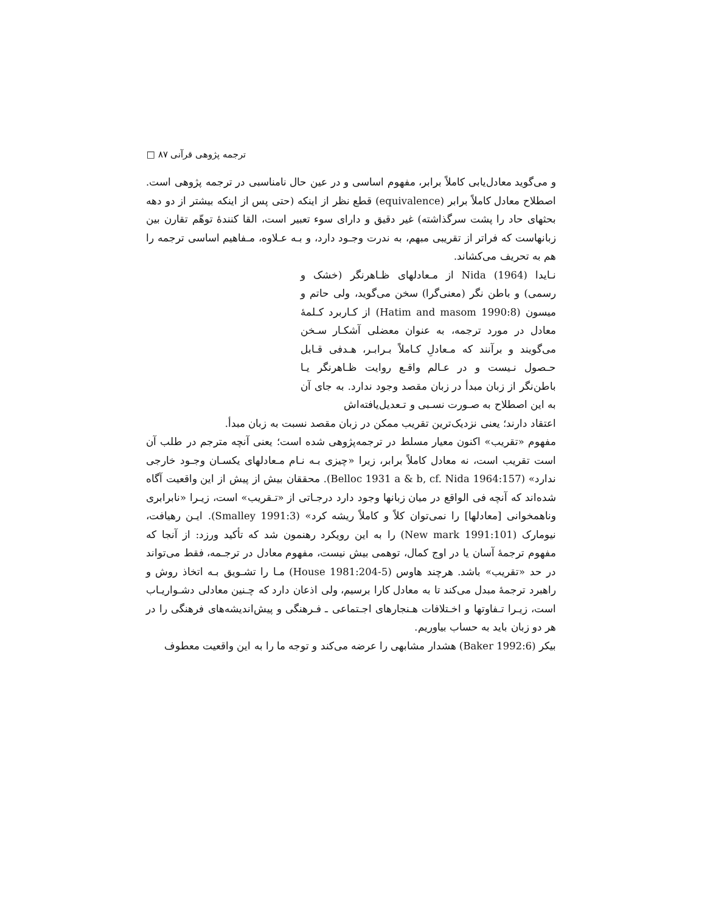ترجمه پژوهی قرآنی ۸۷ □
و می‌گوید معادل‌یابی کاملاً برابر، مفهوم اساسی و در عین حال نامناسبی در ترجمه پژوهی است. اصطلاح معادل کاملاً برابر (equivalence) قطع نظر از اینکه (حتی پس از اینکه بیشتر از دو دهه بحثهای حاد را پشت سرگذاشته) غیر دقیق و دارای سوء تعبیر است، القا کنندهٔ توهّم تقارن بین زبانهاست که فراتر از تقریبی مبهم، به ندرت وجـود دارد، و بـه عـلاوه، مـفاهیم اساسی ترجمه را هم به تحریف می‌کشاند.
نـایدا (Nida (1964 از مـعادلهای ظـاهرنگر (خشک و رسمی) و باطن نگر (معنی‌گرا) سخن می‌گوید، ولی حاتم و میسون (Hatim and masom 1990:8) از کـاربرد کـلمهٔ معادل در مورد ترجمه، به عنوان معضلی آشکـار سـخن می‌گویند و برآنند که مـعادلِ کـاملاً بـرابـر، هـدفی قـابل حـصول نـیست و در عـالم واقـع روایت ظـاهرنگر یـا باطن‌نگر از زبان مبدأ در زبان مقصد وجود ندارد. به جای آن به این اصطلاح به صـورت نسـبی و تـعدیل‌یافته‌اش
اعتقاد دارند؛ یعنی نزدیک‌ترین تقریب ممکن در زبان مقصد نسبت به زبان مبدأ.
مفهوم «تقریب» اکنون معیار مسلط در ترجمه‌پژوهی شده است؛ یعنی آنچه مترجم در طلب آن است تقریب است، نه معادل کاملاً برابر، زیرا «چیزی بـه نـام مـعادلهای یکسـان وجـود خارجی ندارد» (Belloc 1931 a & b, cf. Nida 1964:157). محققان بیش از پیش از این واقعیت آگاه شده‌اند که آنچه فی الواقع در میان زبانها وجود دارد درجـاتی از «تـقریب» است، زیـرا «نابرابری وناهمخوانی [معادلها] را نمی‌توان کلاً و کاملاً ریشه کرد» (Smalley 1991:3). ایـن رهیافت، نیومارک (New mark 1991:101) را به این رویکرد رهنمون شد که تأکید ورزد: از آنجا که مفهوم ترجمهٔ آسان یا در اوج کمال، توهمی بیش نیست، مفهوم معادل در ترجـمه، فقط می‌تواند در حد «تقریب» باشد. هرچند هاوس (House 1981:204-5) مـا را تشـویق بـه اتخاذ روش و راهبرد ترجمهٔ مبدل می‌کند تا به معادل کارا برسیم، ولی اذعان دارد که چـنین معادلی دشـواریـاب است، زیـرا تـفاوتها و اخـتلافات هـنجارهای اجـتماعی ـ فـرهنگی و پیش‌اندیشه‌های فرهنگی را در هر دو زبان باید به حساب بیاوریم.
بیکر (Baker 1992:6) هشدار مشابهی را عرضه می‌کند و توجه ما را به این واقعیت معطوف